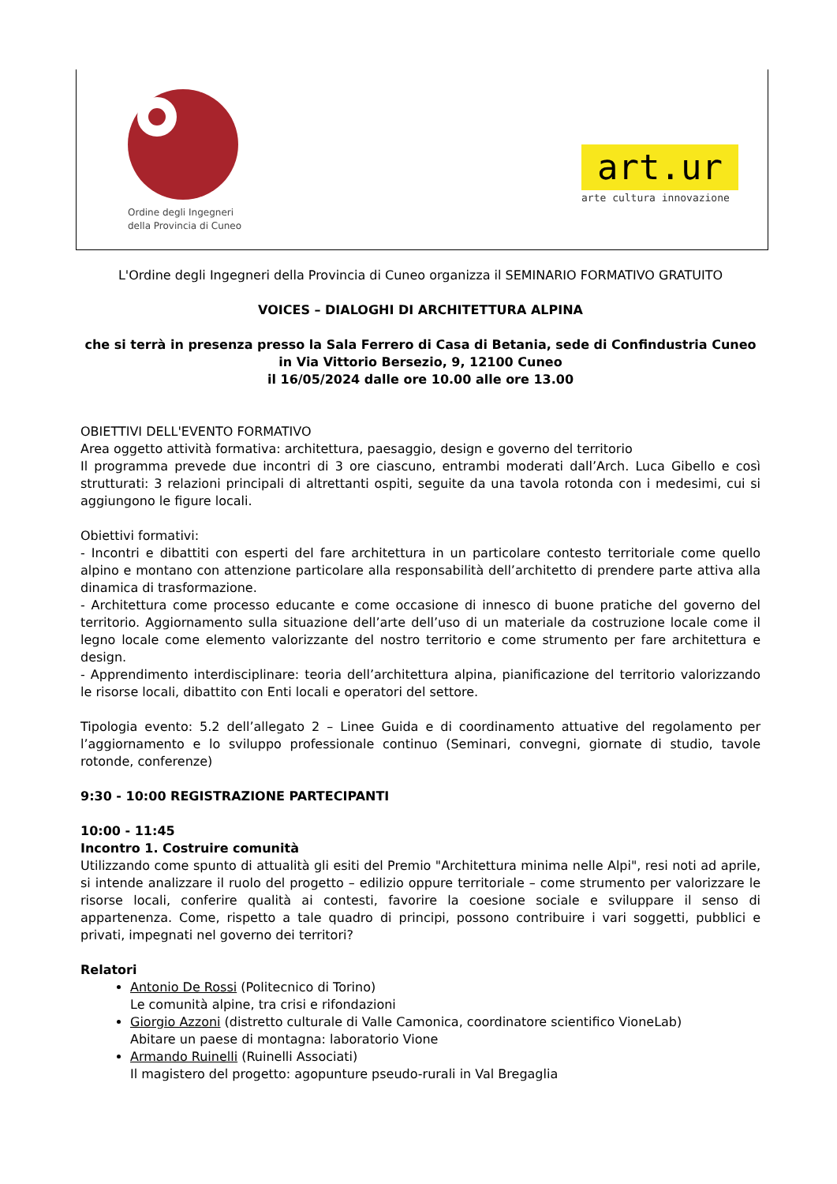Ordine degli Ingegneri
della Provincia di Cuneo
art.ur
arte cultura innovazione
L'Ordine degli Ingegneri della Provincia di Cuneo organizza il SEMINARIO FORMATIVO GRATUITO
VOICES – DIALOGHI DI ARCHITETTURA ALPINA
che si terrà in presenza presso la Sala Ferrero di Casa di Betania, sede di Confindustria Cuneo
in Via Vittorio Bersezio, 9, 12100 Cuneo
il 16/05/2024 dalle ore 10.00 alle ore 13.00
OBIETTIVI DELL'EVENTO FORMATIVO
Area oggetto attività formativa: architettura, paesaggio, design e governo del territorio
Il programma prevede due incontri di 3 ore ciascuno, entrambi moderati dall’Arch. Luca Gibello e così strutturati: 3 relazioni principali di altrettanti ospiti, seguite da una tavola rotonda con i medesimi, cui si aggiungono le figure locali.
Obiettivi formativi:
- Incontri e dibattiti con esperti del fare architettura in un particolare contesto territoriale come quello alpino e montano con attenzione particolare alla responsabilità dell’architetto di prendere parte attiva alla dinamica di trasformazione.
- Architettura come processo educante e come occasione di innesco di buone pratiche del governo del territorio. Aggiornamento sulla situazione dell’arte dell’uso di un materiale da costruzione locale come il legno locale come elemento valorizzante del nostro territorio e come strumento per fare architettura e design.
- Apprendimento interdisciplinare: teoria dell’architettura alpina, pianificazione del territorio valorizzando le risorse locali, dibattito con Enti locali e operatori del settore.
Tipologia evento: 5.2 dell’allegato 2 – Linee Guida e di coordinamento attuative del regolamento per l’aggiornamento e lo sviluppo professionale continuo (Seminari, convegni, giornate di studio, tavole rotonde, conferenze)
9:30 - 10:00 REGISTRAZIONE PARTECIPANTI
10:00 - 11:45
Incontro 1. Costruire comunità
Utilizzando come spunto di attualità gli esiti del Premio "Architettura minima nelle Alpi", resi noti ad aprile, si intende analizzare il ruolo del progetto – edilizio oppure territoriale – come strumento per valorizzare le risorse locali, conferire qualità ai contesti, favorire la coesione sociale e sviluppare il senso di appartenenza. Come, rispetto a tale quadro di principi, possono contribuire i vari soggetti, pubblici e privati, impegnati nel governo dei territori?
Relatori
Antonio De Rossi (Politecnico di Torino)
Le comunità alpine, tra crisi e rifondazioni
Giorgio Azzoni (distretto culturale di Valle Camonica, coordinatore scientifico VioneLab)
Abitare un paese di montagna: laboratorio Vione
Armando Ruinelli (Ruinelli Associati)
Il magistero del progetto: agopunture pseudo-rurali in Val Bregaglia